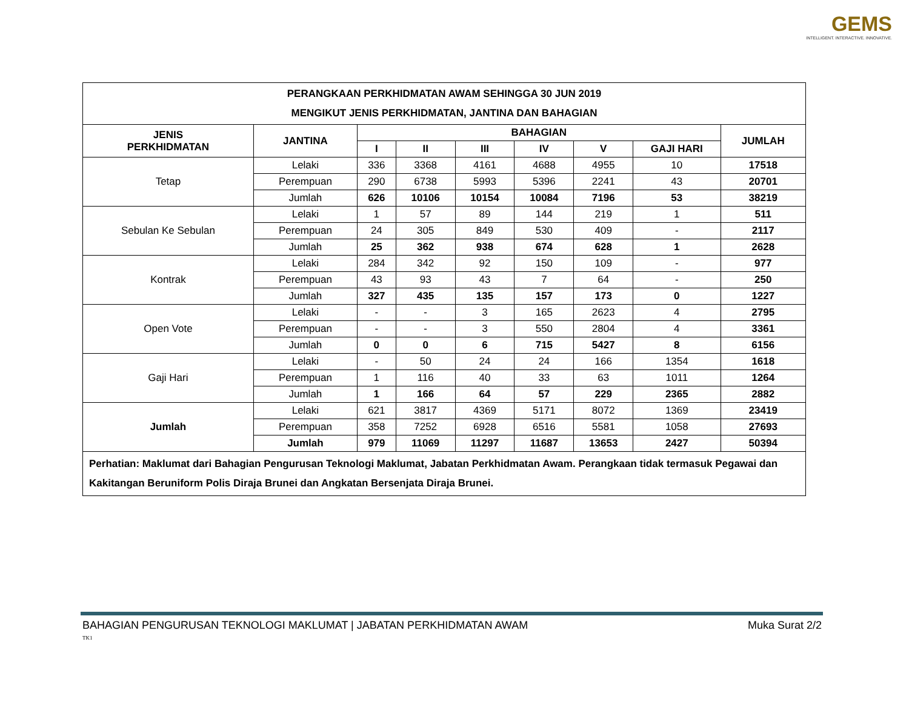GEMS
INTELLIGENT. INTERACTIVE. INNOVATIVE.
| PERANGKAAN PERKHIDMATAN AWAM SEHINGGA 30 JUN 2019 MENGIKUT JENIS PERKHIDMATAN, JANTINA DAN BAHAGIAN | | | | | | | | |
| --- | --- | --- | --- | --- | --- | --- | --- | --- |
| JENIS PERKHIDMATAN | JANTINA | BAHAGIAN | | | | | | JUMLAH |
| | | I | II | III | IV | V | GAJI HARI | |
| Tetap | Lelaki | 336 | 3368 | 4161 | 4688 | 4955 | 10 | 17518 |
| | Perempuan | 290 | 6738 | 5993 | 5396 | 2241 | 43 | 20701 |
| | Jumlah | 626 | 10106 | 10154 | 10084 | 7196 | 53 | 38219 |
| Sebulan Ke Sebulan | Lelaki | 1 | 57 | 89 | 144 | 219 | 1 | 511 |
| | Perempuan | 24 | 305 | 849 | 530 | 409 | - | 2117 |
| | Jumlah | 25 | 362 | 938 | 674 | 628 | 1 | 2628 |
| Kontrak | Lelaki | 284 | 342 | 92 | 150 | 109 | - | 977 |
| | Perempuan | 43 | 93 | 43 | 7 | 64 | - | 250 |
| | Jumlah | 327 | 435 | 135 | 157 | 173 | 0 | 1227 |
| Open Vote | Lelaki | - | - | 3 | 165 | 2623 | 4 | 2795 |
| | Perempuan | - | - | 3 | 550 | 2804 | 4 | 3361 |
| | Jumlah | 0 | 0 | 6 | 715 | 5427 | 8 | 6156 |
| Gaji Hari | Lelaki | - | 50 | 24 | 24 | 166 | 1354 | 1618 |
| | Perempuan | 1 | 116 | 40 | 33 | 63 | 1011 | 1264 |
| | Jumlah | 1 | 166 | 64 | 57 | 229 | 2365 | 2882 |
| Jumlah | Lelaki | 621 | 3817 | 4369 | 5171 | 8072 | 1369 | 23419 |
| | Perempuan | 358 | 7252 | 6928 | 6516 | 5581 | 1058 | 27693 |
| | Jumlah | 979 | 11069 | 11297 | 11687 | 13653 | 2427 | 50394 |
| Perhatian: Maklumat dari Bahagian Pengurusan Teknologi Maklumat, Jabatan Perkhidmatan Awam. Perangkaan tidak termasuk Pegawai dan Kakitangan Beruniform Polis Diraja Brunei dan Angkatan Bersenjata Diraja Brunei. | | | | | | | | |
BAHAGIAN PENGURUSAN TEKNOLOGI MAKLUMAT | JABATAN PERKHIDMATAN AWAM Muka Surat 2/2
TK1